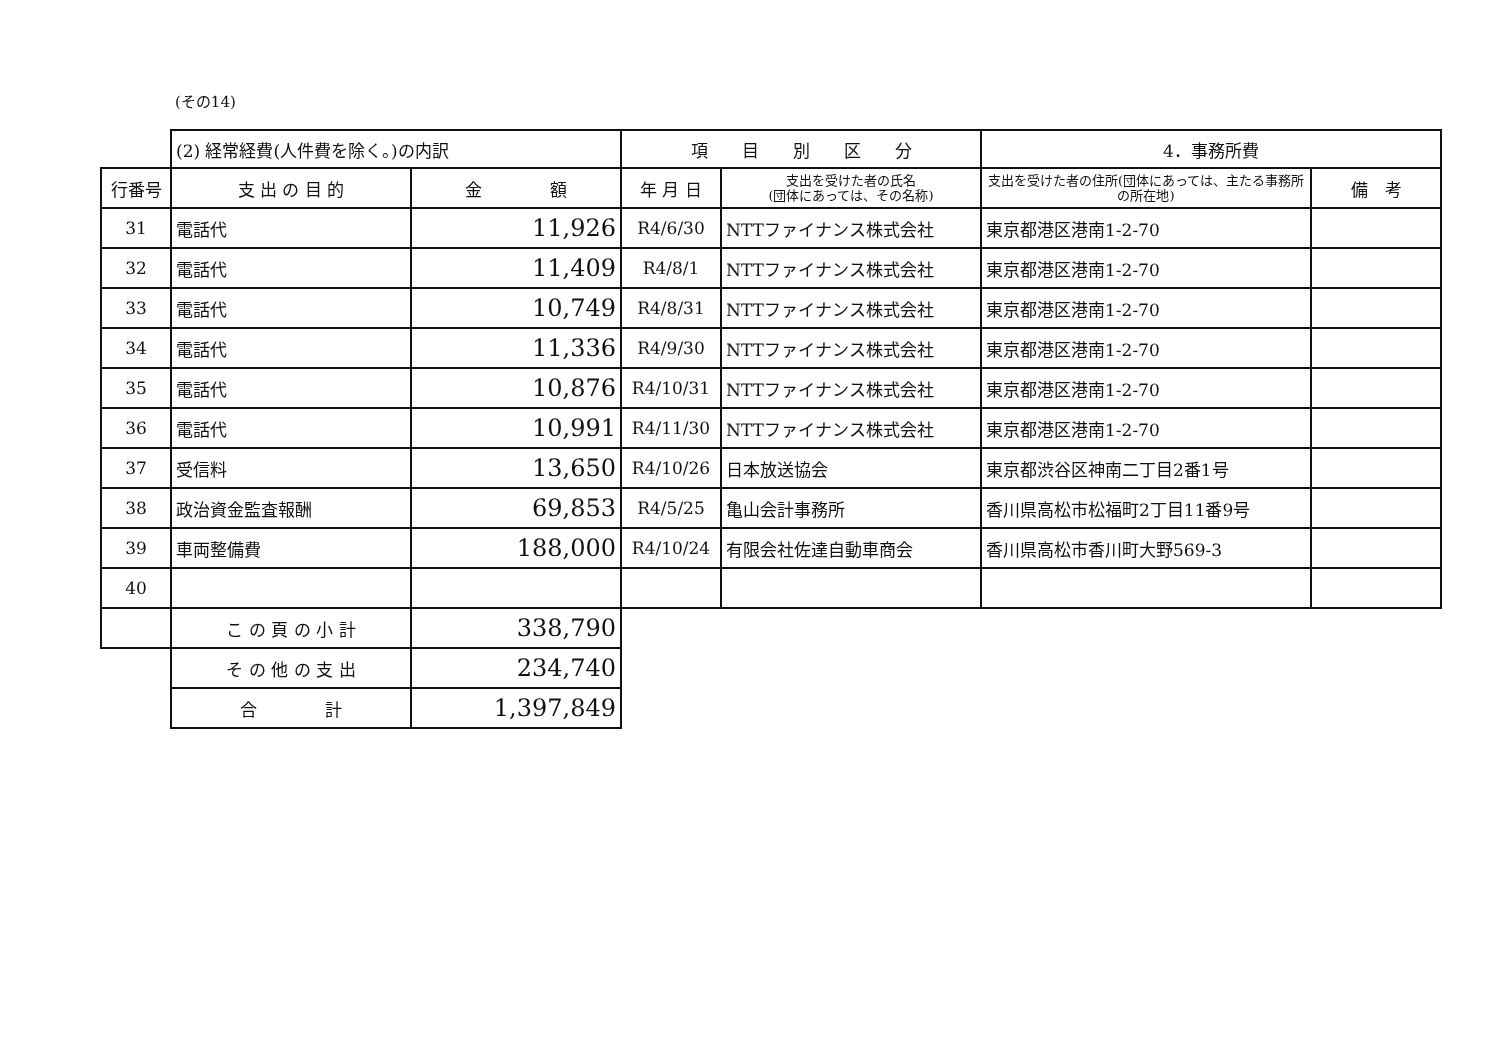(その14)
| | (2) 経常経費(人件費を除く。)の内訳 | | 項 目 別 区 分 | | 4．事務所費 | |
| 行番号 | 支 出 の 目 的 | 金 額 | 年 月 日 | 支出を受けた者の氏名 (団体にあっては、その名称) | 支出を受けた者の住所(団体にあっては、主たる事務所の所在地) | 備 考 |
| 31 | 電話代 | 11,926 | R4/6/30 | NTTファイナンス株式会社 | 東京都港区港南1-2-70 | |
| 32 | 電話代 | 11,409 | R4/8/1 | NTTファイナンス株式会社 | 東京都港区港南1-2-70 | |
| 33 | 電話代 | 10,749 | R4/8/31 | NTTファイナンス株式会社 | 東京都港区港南1-2-70 | |
| 34 | 電話代 | 11,336 | R4/9/30 | NTTファイナンス株式会社 | 東京都港区港南1-2-70 | |
| 35 | 電話代 | 10,876 | R4/10/31 | NTTファイナンス株式会社 | 東京都港区港南1-2-70 | |
| 36 | 電話代 | 10,991 | R4/11/30 | NTTファイナンス株式会社 | 東京都港区港南1-2-70 | |
| 37 | 受信料 | 13,650 | R4/10/26 | 日本放送協会 | 東京都渋谷区神南二丁目2番1号 | |
| 38 | 政治資金監査報酬 | 69,853 | R4/5/25 | 亀山会計事務所 | 香川県高松市松福町2丁目11番9号 | |
| 39 | 車両整備費 | 188,000 | R4/10/24 | 有限会社佐達自動車商会 | 香川県高松市香川町大野569-3 | |
| 40 | | | | | | |
| | こ の 頁 の 小 計 | 338,790 | | | | |
| | そ の 他 の 支 出 | 234,740 | | | | |
| | 合 計 | 1,397,849 | | | | |